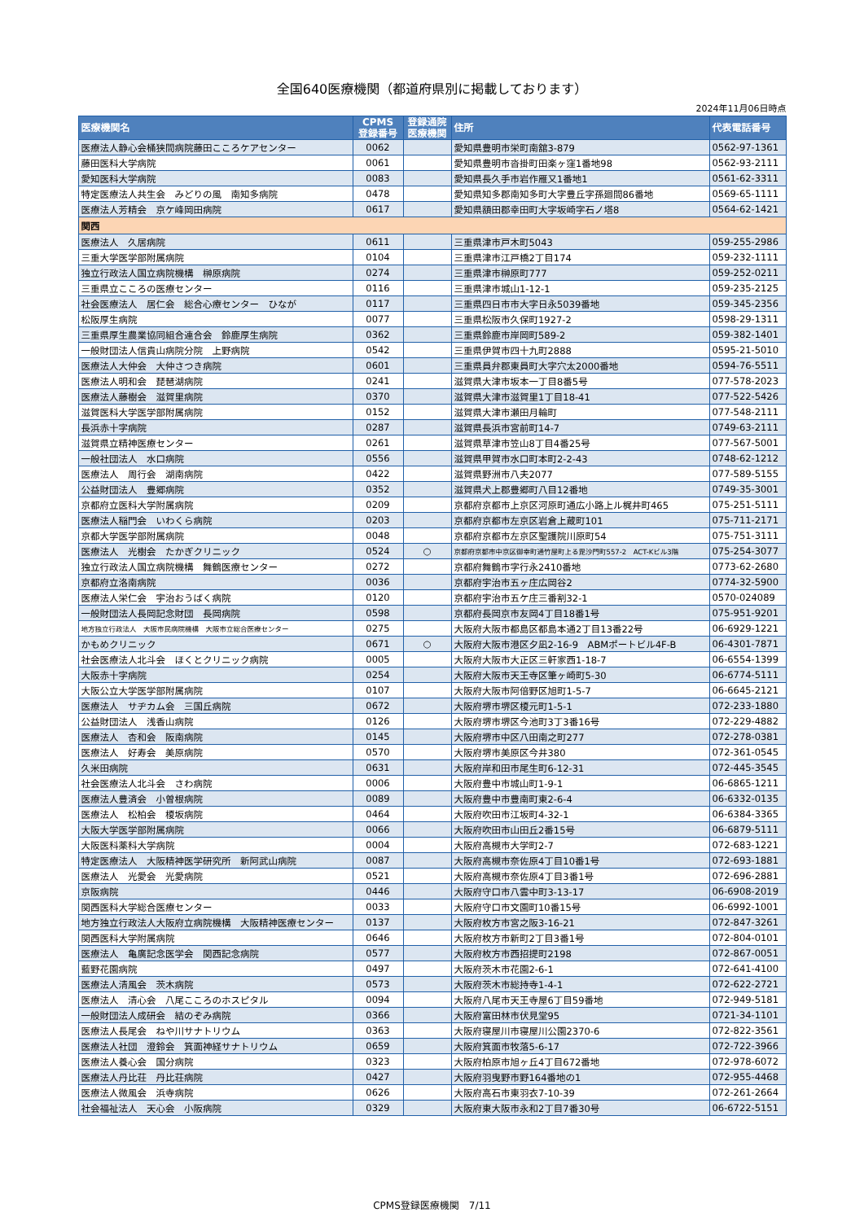全国640医療機関（都道府県別に掲載しております）
2024年11月06日時点
| 医療機関名 | CPMS 登録番号 | 登録通院 医療機関 | 住所 | 代表電話番号 |
| --- | --- | --- | --- | --- |
| 医療法人静心会桶狭間病院藤田こころケアセンター | 0062 | | 愛知県豊明市栄町南舘3-879 | 0562-97-1361 |
| 藤田医科大学病院 | 0061 | | 愛知県豊明市沓掛町田楽ヶ窪1番地98 | 0562-93-2111 |
| 愛知医科大学病院 | 0083 | | 愛知県長久手市岩作雁又1番地1 | 0561-62-3311 |
| 特定医療法人共生会 みどりの風 南知多病院 | 0478 | | 愛知県知多郡南知多町大字豊丘字孫廻間86番地 | 0569-65-1111 |
| 医療法人芳精会 京ケ峰岡田病院 | 0617 | | 愛知県額田郡幸田町大字坂崎字石ノ塔8 | 0564-62-1421 |
| 関西 | | | | |
| 医療法人 久居病院 | 0611 | | 三重県津市戸木町5043 | 059-255-2986 |
| 三重大学医学部附属病院 | 0104 | | 三重県津市江戸橋2丁目174 | 059-232-1111 |
| 独立行政法人国立病院機構 榊原病院 | 0274 | | 三重県津市榊原町777 | 059-252-0211 |
| 三重県立こころの医療センター | 0116 | | 三重県津市城山1-12-1 | 059-235-2125 |
| 社会医療法人 居仁会 総合心療センター ひなが | 0117 | | 三重県四日市市大字日永5039番地 | 059-345-2356 |
| 松阪厚生病院 | 0077 | | 三重県松阪市久保町1927-2 | 0598-29-1311 |
| 三重県厚生農業協同組合連合会 鈴鹿厚生病院 | 0362 | | 三重県鈴鹿市岸岡町589-2 | 059-382-1401 |
| 一般財団法人信貴山病院分院 上野病院 | 0542 | | 三重県伊賀市四十九町2888 | 0595-21-5010 |
| 医療法人大仲会 大仲さつき病院 | 0601 | | 三重県員弁郡東員町大字穴太2000番地 | 0594-76-5511 |
| 医療法人明和会 琵琶湖病院 | 0241 | | 滋賀県大津市坂本一丁目8番5号 | 077-578-2023 |
| 医療法人藤樹会 滋賀里病院 | 0370 | | 滋賀県大津市滋賀里1丁目18-41 | 077-522-5426 |
| 滋賀医科大学医学部附属病院 | 0152 | | 滋賀県大津市瀬田月輪町 | 077-548-2111 |
| 長浜赤十字病院 | 0287 | | 滋賀県長浜市宮前町14-7 | 0749-63-2111 |
| 滋賀県立精神医療センター | 0261 | | 滋賀県草津市笠山8丁目4番25号 | 077-567-5001 |
| 一般社団法人 水口病院 | 0556 | | 滋賀県甲賀市水口町本町2-2-43 | 0748-62-1212 |
| 医療法人 周行会 湖南病院 | 0422 | | 滋賀県野洲市八夫2077 | 077-589-5155 |
| 公益財団法人 豊郷病院 | 0352 | | 滋賀県犬上郡豊郷町八目12番地 | 0749-35-3001 |
| 京都府立医科大学附属病院 | 0209 | | 京都府京都市上京区河原町通広小路上ル梶井町465 | 075-251-5111 |
| 医療法人稲門会 いわくら病院 | 0203 | | 京都府京都市左京区岩倉上蔵町101 | 075-711-2171 |
| 京都大学医学部附属病院 | 0048 | | 京都府京都市左京区聖護院川原町54 | 075-751-3111 |
| 医療法人 光樹会 たかぎクリニック | 0524 | ○ | 京都府京都市中京区御幸町通竹屋町上る毘沙門町557-2 ACT-Kビル3階 | 075-254-3077 |
| 独立行政法人国立病院機構 舞鶴医療センター | 0272 | | 京都府舞鶴市字行永2410番地 | 0773-62-2680 |
| 京都府立洛南病院 | 0036 | | 京都府宇治市五ヶ庄広岡谷2 | 0774-32-5900 |
| 医療法人栄仁会 宇治おうばく病院 | 0120 | | 京都府宇治市五ケ庄三番割32-1 | 0570-024089 |
| 一般財団法人長岡記念財団 長岡病院 | 0598 | | 京都府長岡京市友岡4丁目18番1号 | 075-951-9201 |
| 地方独立行政法人 大阪市民病院機構 大阪市立総合医療センター | 0275 | | 大阪府大阪市都島区都島本通2丁目13番22号 | 06-6929-1221 |
| かもめクリニック | 0671 | ○ | 大阪府大阪市港区夕凪2-16-9 ABMポートビル4F-B | 06-4301-7871 |
| 社会医療法人北斗会 ほくとクリニック病院 | 0005 | | 大阪府大阪市大正区三軒家西1-18-7 | 06-6554-1399 |
| 大阪赤十字病院 | 0254 | | 大阪府大阪市天王寺区筆ヶ崎町5-30 | 06-6774-5111 |
| 大阪公立大学医学部附属病院 | 0107 | | 大阪府大阪市阿倍野区旭町1-5-7 | 06-6645-2121 |
| 医療法人 サヂカム会 三国丘病院 | 0672 | | 大阪府堺市堺区榎元町1-5-1 | 072-233-1880 |
| 公益財団法人 浅香山病院 | 0126 | | 大阪府堺市堺区今池町3丁3番16号 | 072-229-4882 |
| 医療法人 杏和会 阪南病院 | 0145 | | 大阪府堺市中区八田南之町277 | 072-278-0381 |
| 医療法人 好寿会 美原病院 | 0570 | | 大阪府堺市美原区今井380 | 072-361-0545 |
| 久米田病院 | 0631 | | 大阪府岸和田市尾生町6-12-31 | 072-445-3545 |
| 社会医療法人北斗会 さわ病院 | 0006 | | 大阪府豊中市城山町1-9-1 | 06-6865-1211 |
| 医療法人豊済会 小曽根病院 | 0089 | | 大阪府豊中市豊南町東2-6-4 | 06-6332-0135 |
| 医療法人 松柏会 榎坂病院 | 0464 | | 大阪府吹田市江坂町4-32-1 | 06-6384-3365 |
| 大阪大学医学部附属病院 | 0066 | | 大阪府吹田市山田丘2番15号 | 06-6879-5111 |
| 大阪医科薬科大学病院 | 0004 | | 大阪府高槻市大学町2-7 | 072-683-1221 |
| 特定医療法人 大阪精神医学研究所 新阿武山病院 | 0087 | | 大阪府高槻市奈佐原4丁目10番1号 | 072-693-1881 |
| 医療法人 光愛会 光愛病院 | 0521 | | 大阪府高槻市奈佐原4丁目3番1号 | 072-696-2881 |
| 京阪病院 | 0446 | | 大阪府守口市八雲中町3-13-17 | 06-6908-2019 |
| 関西医科大学総合医療センター | 0033 | | 大阪府守口市文園町10番15号 | 06-6992-1001 |
| 地方独立行政法人大阪府立病院機構 大阪精神医療センター | 0137 | | 大阪府枚方市宮之阪3-16-21 | 072-847-3261 |
| 関西医科大学附属病院 | 0646 | | 大阪府枚方市新町2丁目3番1号 | 072-804-0101 |
| 医療法人 亀廣記念医学会 関西記念病院 | 0577 | | 大阪府枚方市西招提町2198 | 072-867-0051 |
| 藍野花園病院 | 0497 | | 大阪府茨木市花園2-6-1 | 072-641-4100 |
| 医療法人清風会 茨木病院 | 0573 | | 大阪府茨木市総持寺1-4-1 | 072-622-2721 |
| 医療法人 清心会 八尾こころのホスピタル | 0094 | | 大阪府八尾市天王寺屋6丁目59番地 | 072-949-5181 |
| 一般財団法人成研会 結のぞみ病院 | 0366 | | 大阪府富田林市伏見堂95 | 0721-34-1101 |
| 医療法人長尾会 ねや川サナトリウム | 0363 | | 大阪府寝屋川市寝屋川公園2370-6 | 072-822-3561 |
| 医療法人社団 澄鈴会 箕面神経サナトリウム | 0659 | | 大阪府箕面市牧落5-6-17 | 072-722-3966 |
| 医療法人養心会 国分病院 | 0323 | | 大阪府柏原市旭ヶ丘4丁目672番地 | 072-978-6072 |
| 医療法人丹比荘 丹比荘病院 | 0427 | | 大阪府羽曳野市野164番地の1 | 072-955-4468 |
| 医療法人微風会 浜寺病院 | 0626 | | 大阪府高石市東羽衣7-10-39 | 072-261-2664 |
| 社会福祉法人 天心会 小阪病院 | 0329 | | 大阪府東大阪市永和2丁目7番30号 | 06-6722-5151 |
CPMS登録医療機関　7/11